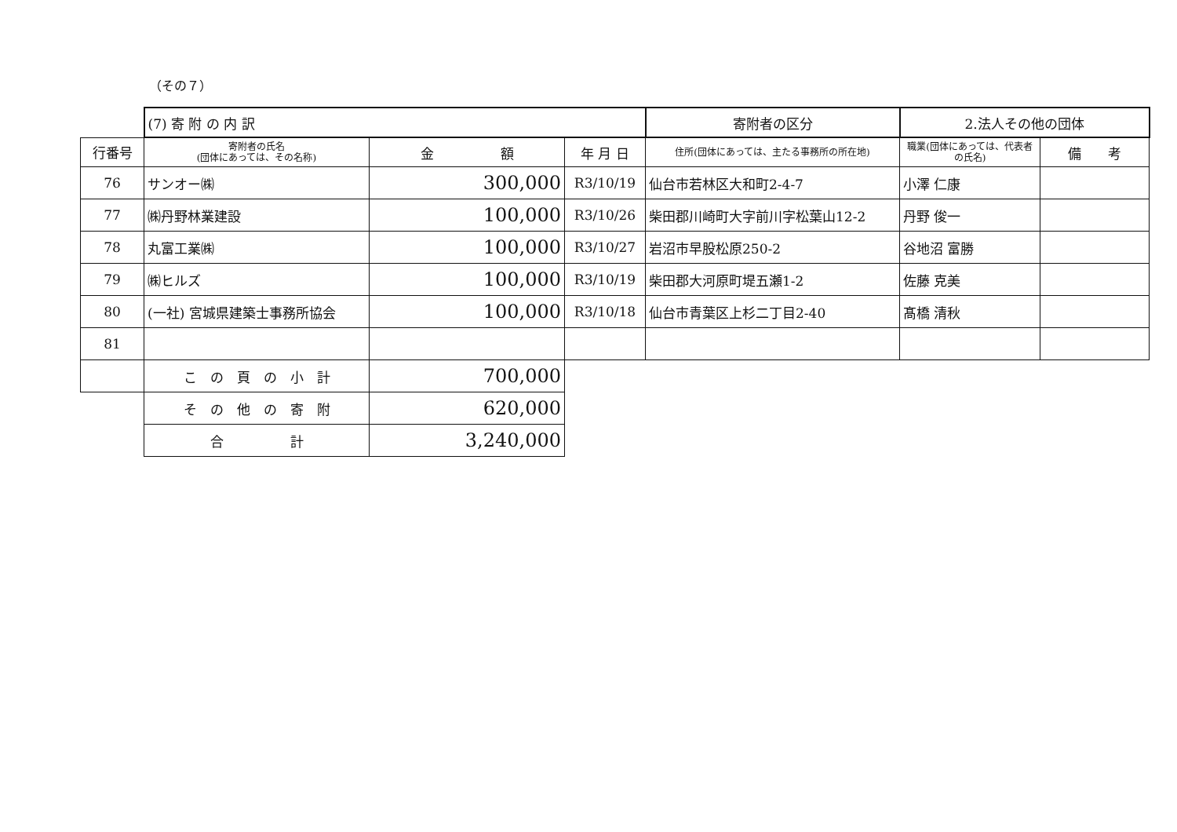（その７）
| | (7) 寄 附 の 内 訳 | | | 寄附者の区分 | 2.法人その他の団体 | |
| 行番号 | 寄附者の氏名 (団体にあっては、その名称) | 金 額 | 年 月 日 | 住所(団体にあっては、主たる事務所の所在地) | 職業(団体にあっては、代表者の氏名) | 備 考 |
| 76 | サンオー㈱ | 300,000 | R3/10/19 | 仙台市若林区大和町2-4-7 | 小澤 仁康 | |
| 77 | ㈱丹野林業建設 | 100,000 | R3/10/26 | 柴田郡川崎町大字前川字松葉山12-2 | 丹野 俊一 | |
| 78 | 丸富工業㈱ | 100,000 | R3/10/27 | 岩沼市早股松原250-2 | 谷地沼 富勝 | |
| 79 | ㈱ヒルズ | 100,000 | R3/10/19 | 柴田郡大河原町堤五瀬1-2 | 佐藤 克美 | |
| 80 | (一社) 宮城県建築士事務所協会 | 100,000 | R3/10/18 | 仙台市青葉区上杉二丁目2-40 | 髙橋 清秋 | |
| 81 | | | | | | |
| | こ の 頁 の 小 計 | 700,000 | | | | |
| | そ の 他 の 寄 附 | 620,000 | | | | |
| | 合 計 | 3,240,000 | | | | |